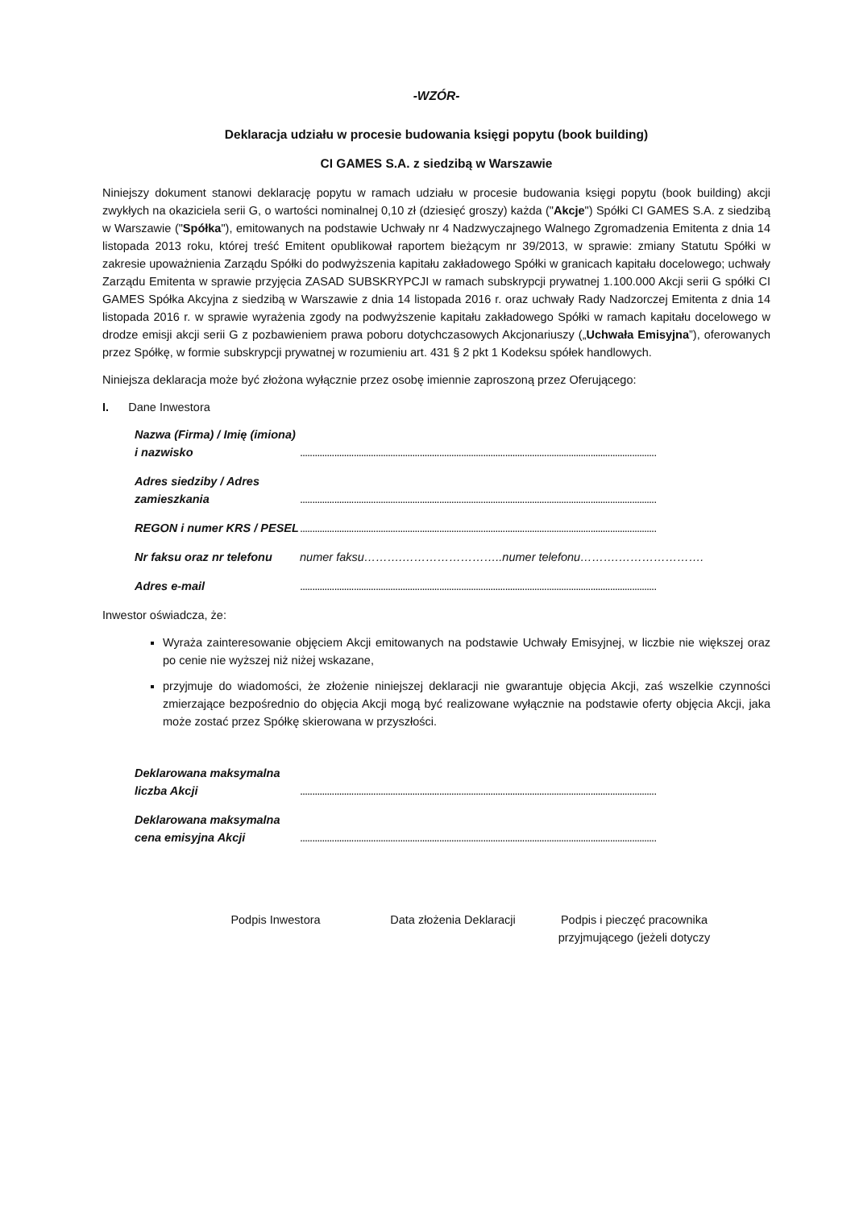-WZÓR-
Deklaracja udziału w procesie budowania księgi popytu (book building)
CI GAMES S.A. z siedzibą w Warszawie
Niniejszy dokument stanowi deklarację popytu w ramach udziału w procesie budowania księgi popytu (book building) akcji zwykłych na okaziciela serii G, o wartości nominalnej 0,10 zł (dziesięć groszy) każda ("Akcje") Spółki CI GAMES S.A. z siedzibą w Warszawie ("Spółka"), emitowanych na podstawie Uchwały nr 4 Nadzwyczajnego Walnego Zgromadzenia Emitenta z dnia 14 listopada 2013 roku, której treść Emitent opublikował raportem bieżącym nr 39/2013, w sprawie: zmiany Statutu Spółki w zakresie upoważnienia Zarządu Spółki do podwyższenia kapitału zakładowego Spółki w granicach kapitału docelowego; uchwały Zarządu Emitenta w sprawie przyjęcia ZASAD SUBSKRYPCJI w ramach subskrypcji prywatnej 1.100.000 Akcji serii G spółki CI GAMES Spółka Akcyjna z siedzibą w Warszawie z dnia 14 listopada 2016 r. oraz uchwały Rady Nadzorczej Emitenta z dnia 14 listopada 2016 r. w sprawie wyrażenia zgody na podwyższenie kapitału zakładowego Spółki w ramach kapitału docelowego w drodze emisji akcji serii G z pozbawieniem prawa poboru dotychczasowych Akcjonariuszy („Uchwała Emisyjna”), oferowanych przez Spółkę, w formie subskrypcji prywatnej w rozumieniu art. 431 § 2 pkt 1 Kodeksu spółek handlowych.
Niniejsza deklaracja może być złożona wyłącznie przez osobę imiennie zaproszoną przez Oferującego:
I. Dane Inwestora
Nazwa (Firma) / Imię (imiona) i nazwisko
..................................................................................................................................................
Adres siedziby / Adres zamieszkania
..................................................................................................................................................
REGON i numer KRS / PESEL
..................................................................................................................................................
Nr faksu oraz nr telefonu
numer faksu……….……………………..numer telefonu……….………………….
Adres e-mail
..................................................................................................................................................
Inwestor oświadcza, że:
Wyraża zainteresowanie objęciem Akcji emitowanych na podstawie Uchwały Emisyjnej, w liczbie nie większej oraz po cenie nie wyższej niż niżej wskazane,
przyjmuje do wiadomości, że złożenie niniejszej deklaracji nie gwarantuje objęcia Akcji, zaś wszelkie czynności zmierzające bezpośrednio do objęcia Akcji mogą być realizowane wyłącznie na podstawie oferty objęcia Akcji, jaka może zostać przez Spółkę skierowana w przyszłości.
Deklarowana maksymalna liczba Akcji
..................................................................................................................................................
Deklarowana maksymalna cena emisyjna Akcji
..................................................................................................................................................
Podpis Inwestora Data złożenia Deklaracji Podpis i pieczęć pracownika przyjmującego (jeżeli dotyczy